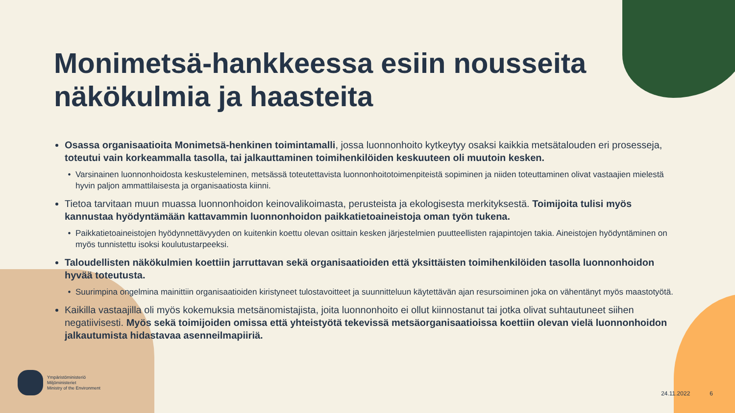Monimetsä-hankkeessa esiin nousseita näkökulmia ja haasteita
Osassa organisaatioita Monimetsä-henkinen toimintamalli, jossa luonnonhoito kytkeytyy osaksi kaikkia metsätalouden eri prosesseja, toteutui vain korkeammalla tasolla, tai jalkauttaminen toimihenkilöiden keskuuteen oli muutoin kesken.
Varsinainen luonnonhoidosta keskusteleminen, metsässä toteutettavista luonnonhoitotoimenpiteistä sopiminen ja niiden toteuttaminen olivat vastaajien mielestä hyvin paljon ammattilaisesta ja organisaatiosta kiinni.
Tietoa tarvitaan muun muassa luonnonhoidon keinovalikoimasta, perusteista ja ekologisesta merkityksestä. Toimijoita tulisi myös kannustaa hyödyntämään kattavammin luonnonhoidon paikkatietoaineistoja oman työn tukena.
Paikkatietoaineistojen hyödynnettävyyden on kuitenkin koettu olevan osittain kesken järjestelmien puutteellisten rajapintojen takia. Aineistojen hyödyntäminen on myös tunnistettu isoksi koulutustarpeeksi.
Taloudellisten näkökulmien koettiin jarruttavan sekä organisaatioiden että yksittäisten toimihenkilöiden tasolla luonnonhoidon hyvää toteutusta.
Suurimpina ongelmina mainittiin organisaatioiden kiristyneet tulostavoitteet ja suunnitteluun käytettävän ajan resursoiminen joka on vähentänyt myös maastotyötä.
Kaikilla vastaajilla oli myös kokemuksia metsänomistajista, joita luonnonhoito ei ollut kiinnostanut tai jotka olivat suhtautuneet siihen negatiivisesti. Myös sekä toimijoiden omissa että yhteistyötä tekevissä metsäorganisaatioissa koettiin olevan vielä luonnonhoidon jalkautumista hidastavaa asenneilmapiiriä.
Ympäristöministeriö
Miljöministeriet
Ministry of the Environment
24.11.2022 6